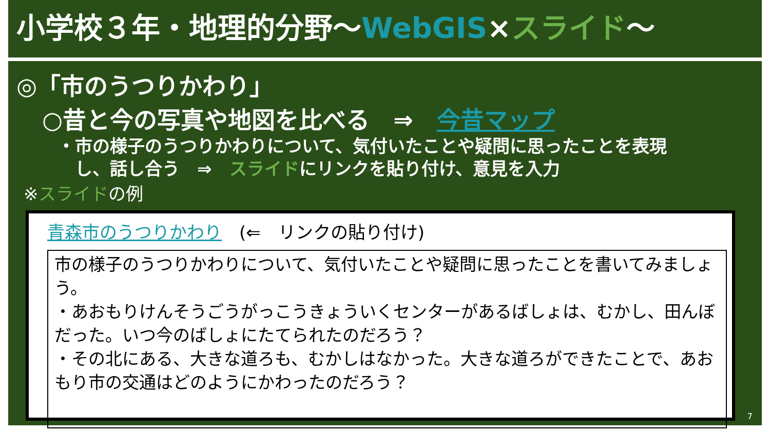小学校３年・地理的分野～WebGIS×スライド～
◎「市のうつりかわり」
○昔と今の写真や地図を比べる　⇒　今昔マップ
・市の様子のうつりかわりについて、気付いたことや疑問に思ったことを表現
　し、話し合う　⇒　スライドにリンクを貼り付け、意見を入力
※スライドの例
青森市のうつりかわり　(⇐　リンクの貼り付け)
市の様子のうつりかわりについて、気付いたことや疑問に思ったことを書いてみましょう。
・あおもりけんそうごうがっこうきょういくセンターがあるばしょは、むかし、田んぼだった。いつ今のばしょにたてられたのだろう？
・その北にある、大きな道ろも、むかしはなかった。大きな道ろができたことで、あおもり市の交通はどのようにかわったのだろう？
7